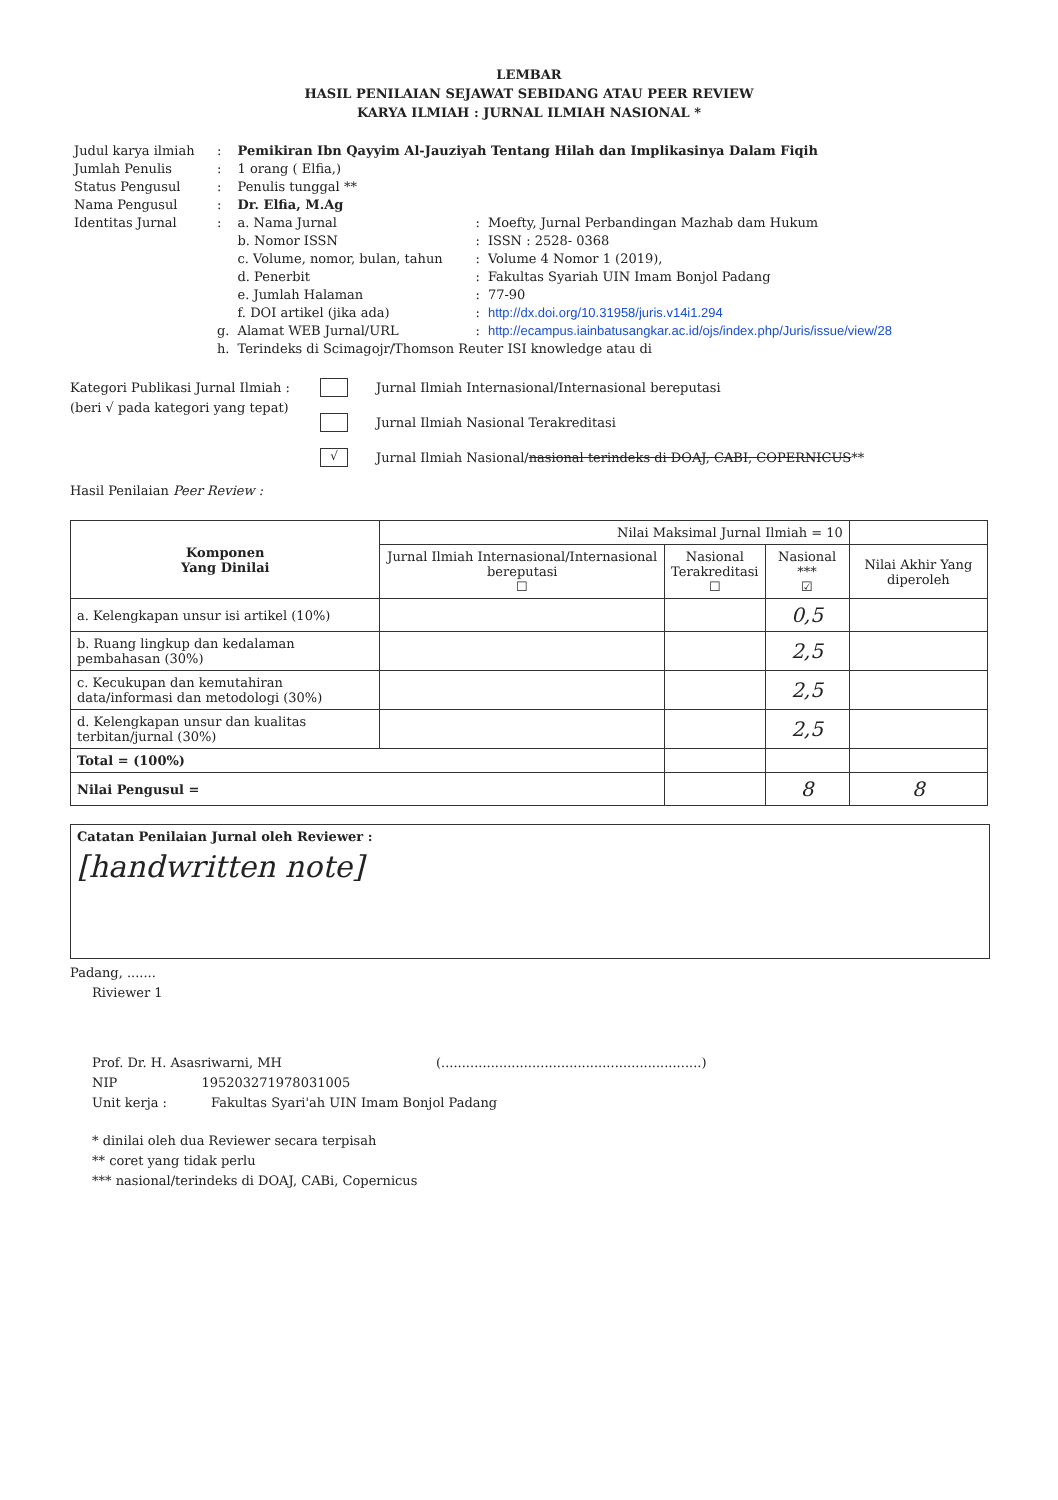LEMBAR
HASIL PENILAIAN SEJAWAT SEBIDANG ATAU PEER REVIEW
KARYA ILMIAH : JURNAL ILMIAH NASIONAL *
| Judul karya ilmiah | : | Pemikiran Ibn Qayyim Al-Jauziyah Tentang Hilah dan Implikasinya Dalam Fiqih | | |
| Jumlah Penulis | : | 1 orang ( Elfia,) | | |
| Status Pengusul | : | Penulis tunggal ** | | |
| Nama Pengusul | : | Dr. Elfia, M.Ag | | |
| Identitas Jurnal | : | a. Nama Jurnal | : | Moefty, Jurnal Perbandingan Mazhab dam Hukum |
| | | b. Nomor ISSN | : | ISSN : 2528- 0368 |
| | | c. Volume, nomor, bulan, tahun | : | Volume 4 Nomor 1 (2019), |
| | | d. Penerbit | : | Fakultas Syariah UIN Imam Bonjol Padang |
| | | e. Jumlah Halaman | : | 77-90 |
| | | f. DOI artikel (jika ada) | : | http://dx.doi.org/10.31958/juris.v14i1.294 |
| | g. | Alamat WEB Jurnal/URL | : | http://ecampus.iainbatusangkar.ac.id/ojs/index.php/Juris/issue/view/28 |
| | h. | Terindeks di Scimagojr/Thomson Reuter ISI knowledge atau di | | |
Kategori Publikasi Jurnal Ilmiah :
(beri √ pada kategori yang tepat)
Jurnal Ilmiah Internasional/Internasional bereputasi
Jurnal Ilmiah Nasional Terakreditasi
√
Jurnal Ilmiah Nasional/ nasional terindeks di DOAJ, CABI, COPERNICUS **
Hasil Penilaian Peer Review :
| Komponen Yang Dinilai | Nilai Maksimal Jurnal Ilmiah = 10 | | | |
| | Jurnal Ilmiah Internasional/Internasional bereputasi ☐ | Nasional Terakreditasi ☐ | Nasional *** ☑ | Nilai Akhir Yang diperoleh |
| a. Kelengkapan unsur isi artikel (10%) | | | 0,5 | |
| b. Ruang lingkup dan kedalaman pembahasan (30%) | | | 2,5 | |
| c. Kecukupan dan kemutahiran data/informasi dan metodologi (30%) | | | 2,5 | |
| d. Kelengkapan unsur dan kualitas terbitan/jurnal (30%) | | | 2,5 | |
| Total = (100%) | | | | |
| Nilai Pengusul = | | | 8 | 8 |
Catatan Penilaian Jurnal oleh Reviewer :
[handwritten note]
Padang, .......
Riviewer 1
Prof. Dr. H. Asasriwarni, MH (...............................................................)
NIP 195203271978031005
Unit kerja : Fakultas Syari'ah UIN Imam Bonjol Padang
* dinilai oleh dua Reviewer secara terpisah
** coret yang tidak perlu
*** nasional/terindeks di DOAJ, CABi, Copernicus